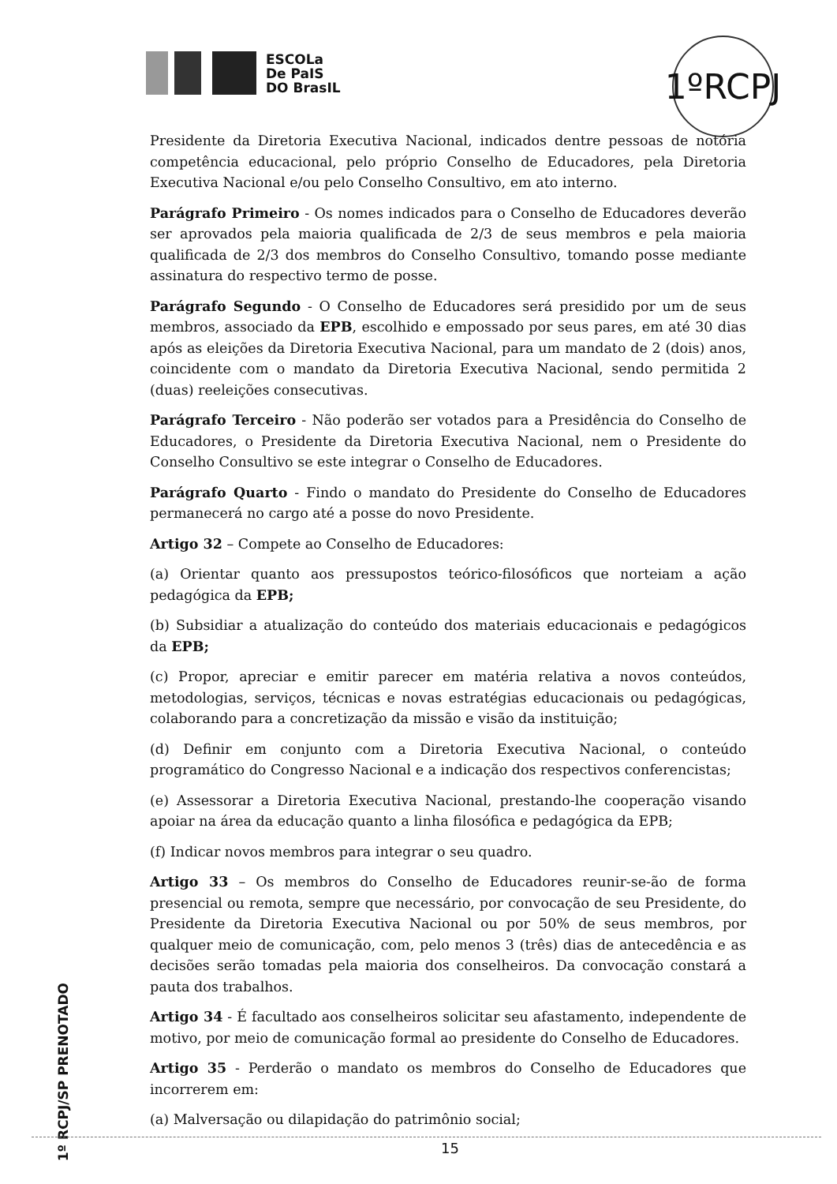ESCOLa
De PaIS
DO BrasIL
1ºRCPJ
Presidente da Diretoria Executiva Nacional, indicados dentre pessoas de notória competência educacional, pelo próprio Conselho de Educadores, pela Diretoria Executiva Nacional e/ou pelo Conselho Consultivo, em ato interno.
Parágrafo Primeiro - Os nomes indicados para o Conselho de Educadores deverão ser aprovados pela maioria qualificada de 2/3 de seus membros e pela maioria qualificada de 2/3 dos membros do Conselho Consultivo, tomando posse mediante assinatura do respectivo termo de posse.
Parágrafo Segundo - O Conselho de Educadores será presidido por um de seus membros, associado da EPB, escolhido e empossado por seus pares, em até 30 dias após as eleições da Diretoria Executiva Nacional, para um mandato de 2 (dois) anos, coincidente com o mandato da Diretoria Executiva Nacional, sendo permitida 2 (duas) reeleições consecutivas.
Parágrafo Terceiro - Não poderão ser votados para a Presidência do Conselho de Educadores, o Presidente da Diretoria Executiva Nacional, nem o Presidente do Conselho Consultivo se este integrar o Conselho de Educadores.
Parágrafo Quarto - Findo o mandato do Presidente do Conselho de Educadores permanecerá no cargo até a posse do novo Presidente.
Artigo 32 – Compete ao Conselho de Educadores:
(a) Orientar quanto aos pressupostos teórico-filosóficos que norteiam a ação pedagógica da EPB;
(b) Subsidiar a atualização do conteúdo dos materiais educacionais e pedagógicos da EPB;
(c) Propor, apreciar e emitir parecer em matéria relativa a novos conteúdos, metodologias, serviços, técnicas e novas estratégias educacionais ou pedagógicas, colaborando para a concretização da missão e visão da instituição;
(d) Definir em conjunto com a Diretoria Executiva Nacional, o conteúdo programático do Congresso Nacional e a indicação dos respectivos conferencistas;
(e) Assessorar a Diretoria Executiva Nacional, prestando-lhe cooperação visando apoiar na área da educação quanto a linha filosófica e pedagógica da EPB;
(f) Indicar novos membros para integrar o seu quadro.
Artigo 33 – Os membros do Conselho de Educadores reunir-se-ão de forma presencial ou remota, sempre que necessário, por convocação de seu Presidente, do Presidente da Diretoria Executiva Nacional ou por 50% de seus membros, por qualquer meio de comunicação, com, pelo menos 3 (três) dias de antecedência e as decisões serão tomadas pela maioria dos conselheiros. Da convocação constará a pauta dos trabalhos.
Artigo 34 - É facultado aos conselheiros solicitar seu afastamento, independente de motivo, por meio de comunicação formal ao presidente do Conselho de Educadores.
Artigo 35 - Perderão o mandato os membros do Conselho de Educadores que incorrerem em:
(a) Malversação ou dilapidação do patrimônio social;
15
1º RCPJ/SP PRENOTADO